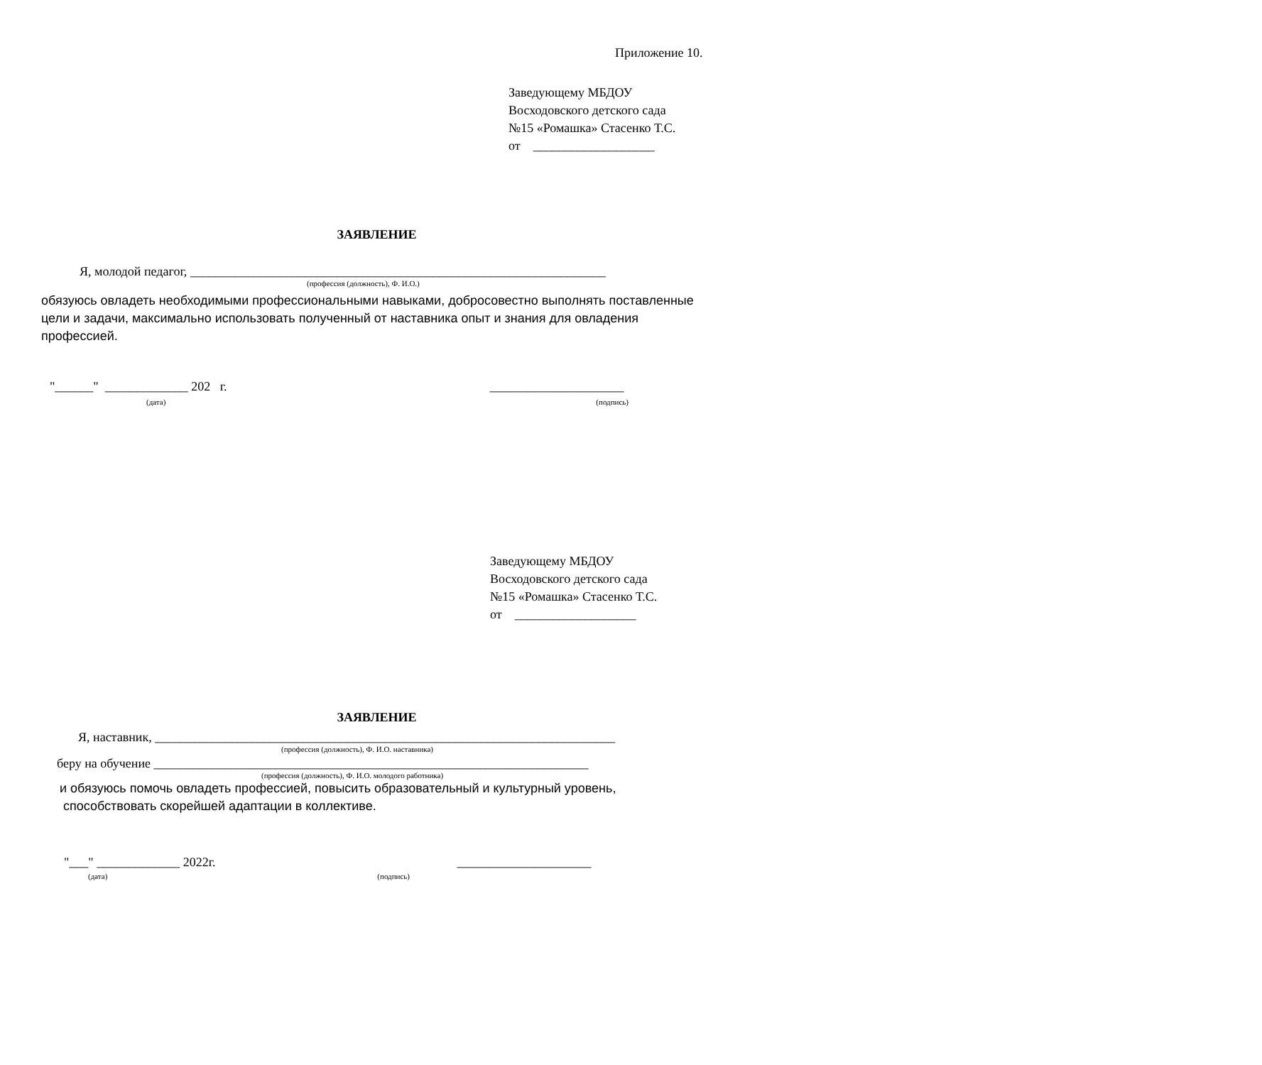Приложение 10.
Заведующему МБДОУ
Восходовского детского сада
№15 «Ромашка» Стасенко Т.С.
от ___________________
ЗАЯВЛЕНИЕ
Я, молодой педагог, _________________________________________________________________
(профессия (должность), Ф. И.О.)
обязуюсь овладеть необходимыми профессиональными навыками, добросовестно выполнять поставленные цели и задачи, максимально использовать полученный от наставника опыт и знания для овладения профессией.
"______" _____________ 202 г.
_____________________
(дата) (подпись)
Заведующему МБДОУ
Восходовского детского сада
№15 «Ромашка» Стасенко Т.С.
от ___________________
ЗАЯВЛЕНИЕ
Я, наставник, ________________________________________________________________________
(профессия (должность), Ф. И.О. наставника)
беру на обучение ____________________________________________________________________
(профессия (должность), Ф. И.О. молодого работника)
и обязуюсь помочь овладеть профессией, повысить образовательный и культурный уровень,
способствовать скорейшей адаптации в коллективе.
"___" _____________ 2022г. _____________________
(дата) (подпись)